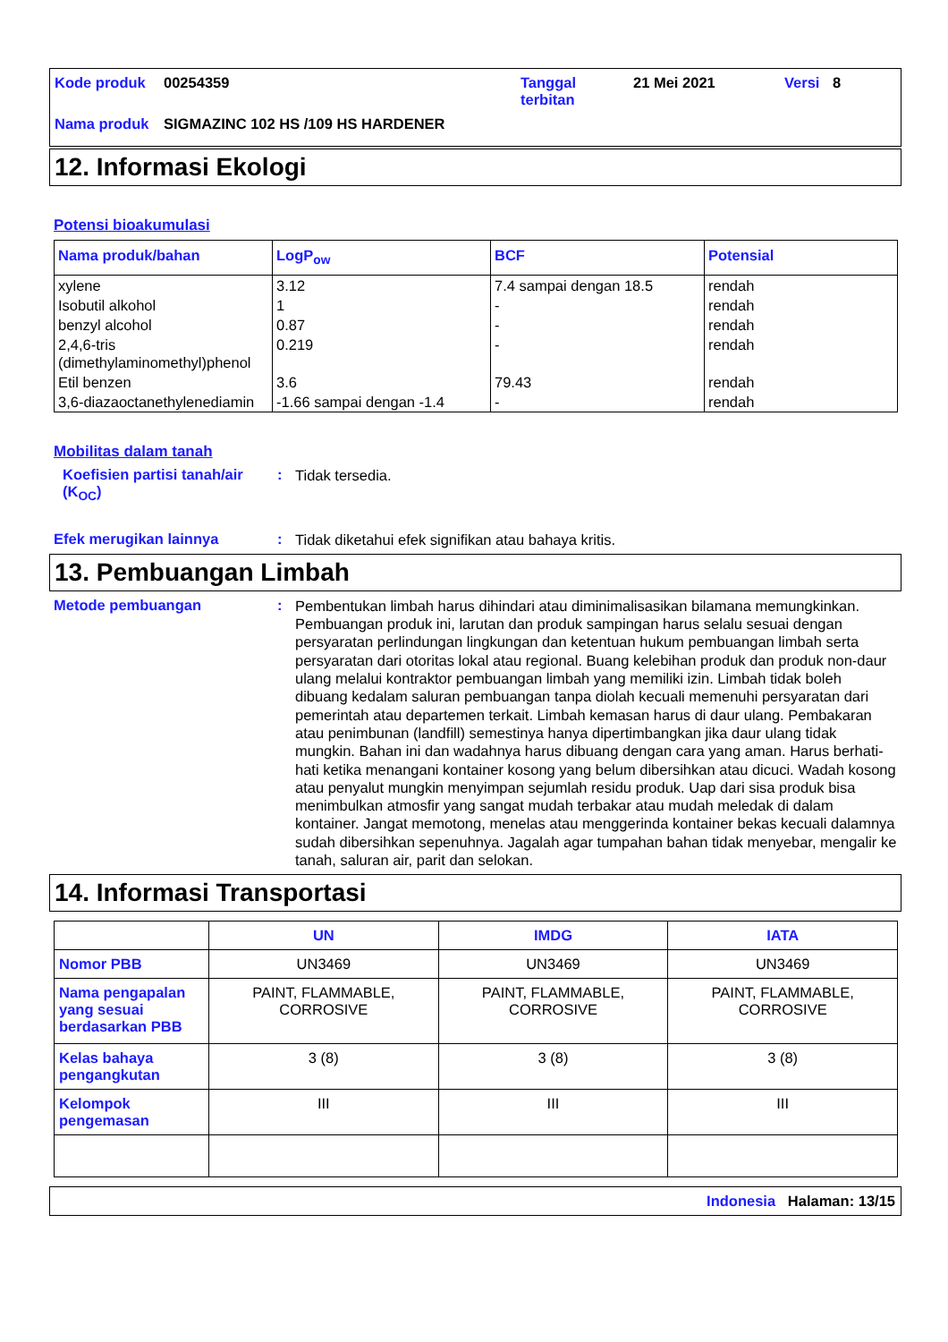| Kode produk | 00254359 | Tanggal terbitan | 21 Mei 2021 | Versi | 8 |
| Nama produk | SIGMAZINC 102 HS /109 HS HARDENER | | | | |
12. Informasi Ekologi
Potensi bioakumulasi
| Nama produk/bahan | LogP<sub>ow</sub> | BCF | Potensial |
| --- | --- | --- | --- |
| xylene | 3.12 | 7.4 sampai dengan 18.5 | rendah |
| Isobutil alkohol | 1 | - | rendah |
| benzyl alcohol | 0.87 | - | rendah |
| 2,4,6-tris (dimethylaminomethyl)phenol | 0.219 | - | rendah |
| Etil benzen | 3.6 | 79.43 | rendah |
| 3,6-diazaoctanethylenediamin | -1.66 sampai dengan -1.4 | - | rendah |
Mobilitas dalam tanah
Koefisien partisi tanah/air (K<sub>OC</sub>)
:
Tidak tersedia.
Efek merugikan lainnya :
Tidak diketahui efek signifikan atau bahaya kritis.
13. Pembuangan Limbah
Metode pembuangan :
Pembentukan limbah harus dihindari atau diminimalisasikan bilamana memungkinkan. Pembuangan produk ini, larutan dan produk sampingan harus selalu sesuai dengan persyaratan perlindungan lingkungan dan ketentuan hukum pembuangan limbah serta persyaratan dari otoritas lokal atau regional. Buang kelebihan produk dan produk non-daur ulang melalui kontraktor pembuangan limbah yang memiliki izin. Limbah tidak boleh dibuang kedalam saluran pembuangan tanpa diolah kecuali memenuhi persyaratan dari pemerintah atau departemen terkait. Limbah kemasan harus di daur ulang. Pembakaran atau penimbunan (landfill) semestinya hanya dipertimbangkan jika daur ulang tidak mungkin. Bahan ini dan wadahnya harus dibuang dengan cara yang aman. Harus berhati-hati ketika menangani kontainer kosong yang belum dibersihkan atau dicuci. Wadah kosong atau penyalut mungkin menyimpan sejumlah residu produk. Uap dari sisa produk bisa menimbulkan atmosfir yang sangat mudah terbakar atau mudah meledak di dalam kontainer. Jangat memotong, menelas atau menggerinda kontainer bekas kecuali dalamnya sudah dibersihkan sepenuhnya. Jagalah agar tumpahan bahan tidak menyebar, mengalir ke tanah, saluran air, parit dan selokan.
14. Informasi Transportasi
| | UN | IMDG | IATA |
| --- | --- | --- | --- |
| Nomor PBB | UN3469 | UN3469 | UN3469 |
| Nama pengapalan yang sesuai berdasarkan PBB | PAINT, FLAMMABLE, CORROSIVE | PAINT, FLAMMABLE, CORROSIVE | PAINT, FLAMMABLE, CORROSIVE |
| Kelas bahaya pengangkutan | 3 (8) | 3 (8) | 3 (8) |
| Kelompok pengemasan | III | III | III |
Indonesia Halaman: 13/15